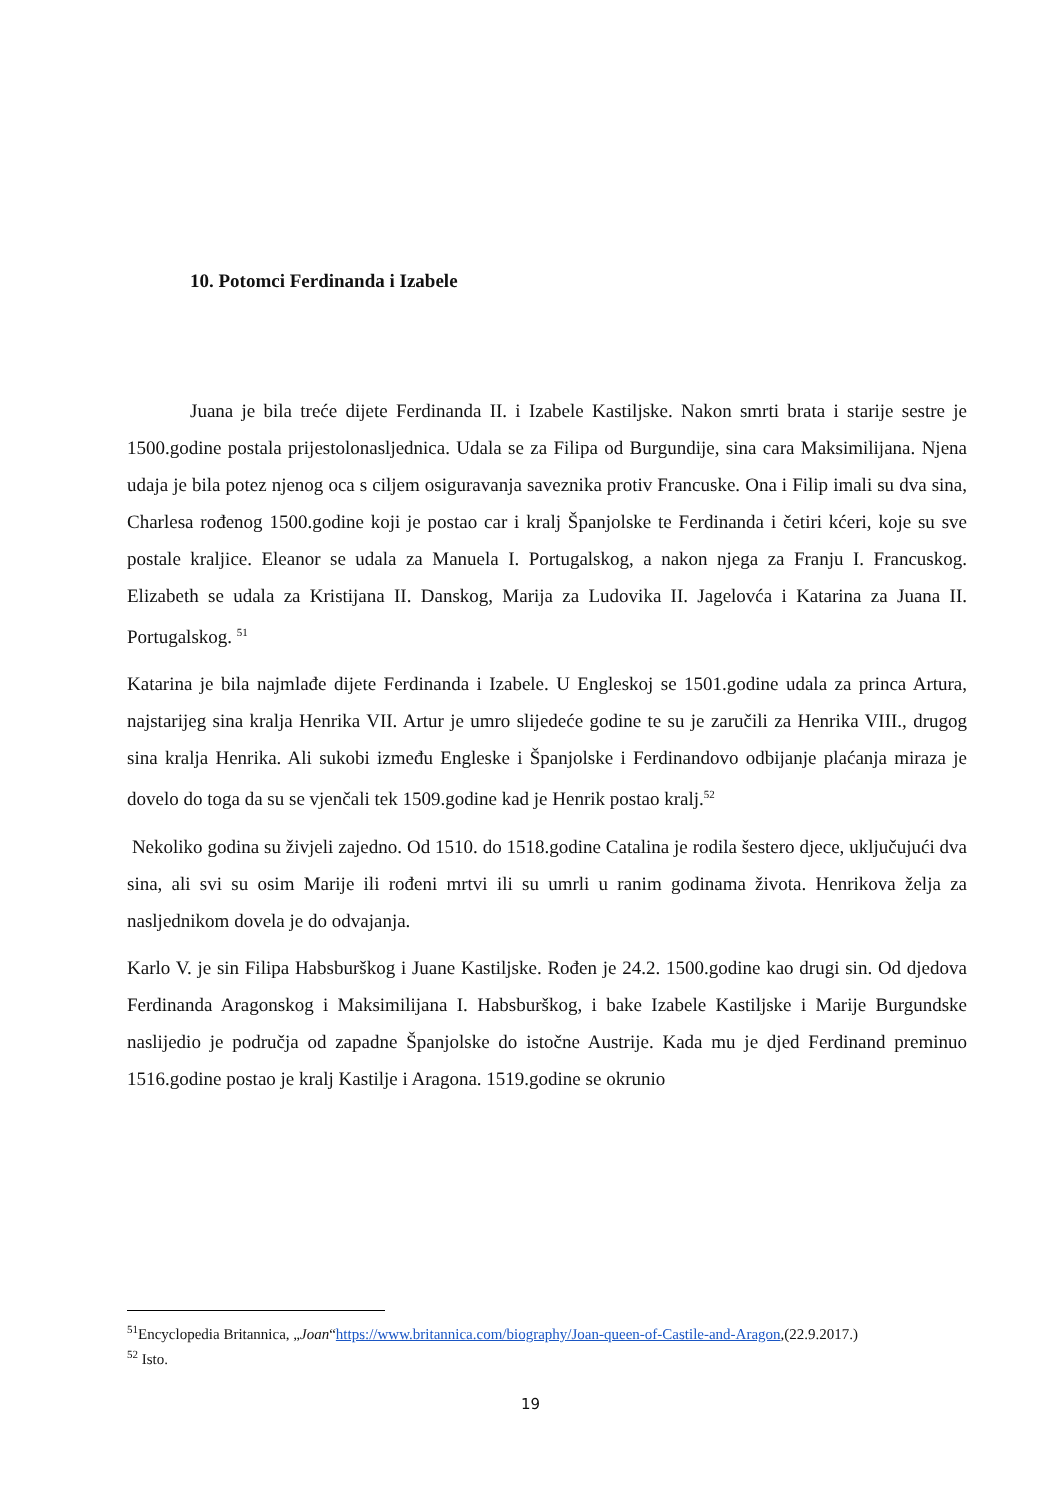10. Potomci Ferdinanda i Izabele
Juana je bila treće dijete Ferdinanda II. i Izabele Kastiljske. Nakon smrti brata i starije sestre je 1500.godine postala prijestolonasljednica. Udala se za Filipa od Burgundije, sina cara Maksimilijana. Njena udaja je bila potez njenog oca s ciljem osiguravanja saveznika protiv Francuske. Ona i Filip imali su dva sina, Charlesa rođenog 1500.godine koji je postao car i kralj Španjolske te Ferdinanda i četiri kćeri, koje su sve postale kraljice. Eleanor se udala za Manuela I. Portugalskog, a nakon njega za Franju I. Francuskog. Elizabeth se udala za Kristijana II. Danskog, Marija za Ludovika II. Jagelovća i Katarina za Juana II. Portugalskog. <sup>51</sup>
Katarina je bila najmlađe dijete Ferdinanda i Izabele. U Engleskoj se 1501.godine udala za princa Artura, najstarijeg sina kralja Henrika VII. Artur je umro slijedeće godine te su je zaručili za Henrika VIII., drugog sina kralja Henrika. Ali sukobi između Engleske i Španjolske i Ferdinandovo odbijanje plaćanja miraza je dovelo do toga da su se vjenčali tek 1509.godine kad je Henrik postao kralj.<sup>52</sup>
Nekoliko godina su živjeli zajedno. Od 1510. do 1518.godine Catalina je rodila šestero djece, uključujući dva sina, ali svi su osim Marije ili rođeni mrtvi ili su umrli u ranim godinama života. Henrikova želja za nasljednikom dovela je do odvajanja.
Karlo V. je sin Filipa Habsburškog i Juane Kastiljske. Rođen je 24.2. 1500.godine kao drugi sin. Od djedova Ferdinanda Aragonskog i Maksimilijana I. Habsburškog, i bake Izabele Kastiljske i Marije Burgundske naslijedio je područja od zapadne Španjolske do istočne Austrije. Kada mu je djed Ferdinand preminuo 1516.godine postao je kralj Kastilje i Aragona. 1519.godine se okrunio
<sup>51</sup> Encyclopedia Britannica, „Joan“https://www.britannica.com/biography/Joan-queen-of-Castile-and-Aragon,(22.9.2017.)
<sup>52</sup> Isto.
19